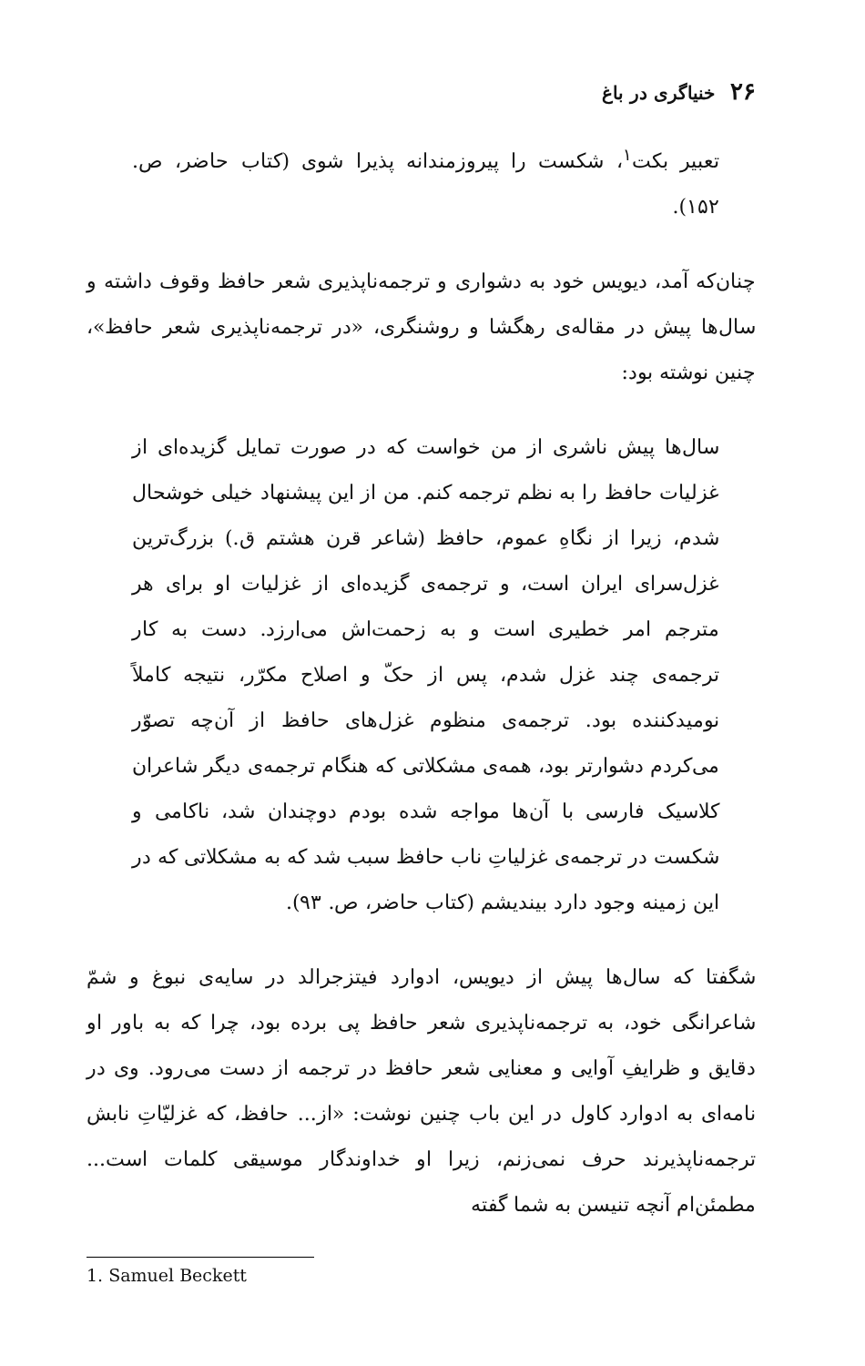۲۶ خنیاگری در باغ
تعبیر بکت<sup>۱</sup>، شکست را پیروزمندانه پذیرا شوی (کتاب حاضر، ص. ۱۵۲).
چنان‌که آمد، دیویس خود به دشواری و ترجمه‌ناپذیری شعر حافظ وقوف داشته و سال‌ها پیش در مقاله‌ی رهگشا و روشنگری، «در ترجمه‌ناپذیری شعر حافظ»، چنین نوشته بود:
سال‌ها پیش ناشری از من خواست که در صورت تمایل گزیده‌ای از غزلیات حافظ را به نظم ترجمه کنم. من از این پیشنهاد خیلی خوشحال شدم، زیرا از نگاهِ عموم، حافظ (شاعر قرن هشتم ق.) بزرگ‌ترین غزل‌سرای ایران است، و ترجمه‌ی گزیده‌ای از غزلیات او برای هر مترجم امر خطیری است و به زحمت‌اش می‌ارزد. دست به کار ترجمه‌ی چند غزل شدم، پس از حکّ و اصلاح مکرّر، نتیجه کاملاً نومیدکننده بود. ترجمه‌ی منظوم غزل‌های حافظ از آن‌چه تصوّر می‌کردم دشوارتر بود، همه‌ی مشکلاتی که هنگام ترجمه‌ی دیگر شاعران کلاسیک فارسی با آن‌ها مواجه شده بودم دوچندان شد، ناکامی و شکست در ترجمه‌ی غزلیاتِ ناب حافظ سبب شد که به مشکلاتی که در این زمینه وجود دارد بیندیشم (کتاب حاضر، ص. ۹۳).
شگفتا که سال‌ها پیش از دیویس، ادوارد فیتزجرالد در سایه‌ی نبوغ و شمّ شاعرانگی خود، به ترجمه‌ناپذیری شعر حافظ پی برده بود، چرا که به باور او دقایق و ظرایفِ آوایی و معنایی شعر حافظ در ترجمه از دست می‌رود. وی در نامه‌ای به ادوارد کاول در این باب چنین نوشت: «از... حافظ، که غزلیّاتِ نابش ترجمه‌ناپذیرند حرف نمی‌زنم، زیرا او خداوندگار موسیقی کلمات است... مطمئن‌ام آنچه تنیسن به شما گفته
1. Samuel Beckett